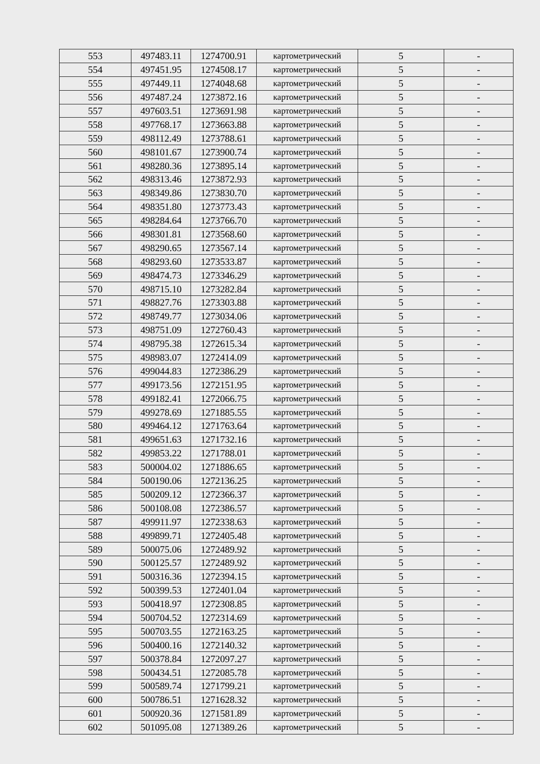| 553 | 497483.11 | 1274700.91 | картометрический | 5 | - |
| 554 | 497451.95 | 1274508.17 | картометрический | 5 | - |
| 555 | 497449.11 | 1274048.68 | картометрический | 5 | - |
| 556 | 497487.24 | 1273872.16 | картометрический | 5 | - |
| 557 | 497603.51 | 1273691.98 | картометрический | 5 | - |
| 558 | 497768.17 | 1273663.88 | картометрический | 5 | - |
| 559 | 498112.49 | 1273788.61 | картометрический | 5 | - |
| 560 | 498101.67 | 1273900.74 | картометрический | 5 | - |
| 561 | 498280.36 | 1273895.14 | картометрический | 5 | - |
| 562 | 498313.46 | 1273872.93 | картометрический | 5 | - |
| 563 | 498349.86 | 1273830.70 | картометрический | 5 | - |
| 564 | 498351.80 | 1273773.43 | картометрический | 5 | - |
| 565 | 498284.64 | 1273766.70 | картометрический | 5 | - |
| 566 | 498301.81 | 1273568.60 | картометрический | 5 | - |
| 567 | 498290.65 | 1273567.14 | картометрический | 5 | - |
| 568 | 498293.60 | 1273533.87 | картометрический | 5 | - |
| 569 | 498474.73 | 1273346.29 | картометрический | 5 | - |
| 570 | 498715.10 | 1273282.84 | картометрический | 5 | - |
| 571 | 498827.76 | 1273303.88 | картометрический | 5 | - |
| 572 | 498749.77 | 1273034.06 | картометрический | 5 | - |
| 573 | 498751.09 | 1272760.43 | картометрический | 5 | - |
| 574 | 498795.38 | 1272615.34 | картометрический | 5 | - |
| 575 | 498983.07 | 1272414.09 | картометрический | 5 | - |
| 576 | 499044.83 | 1272386.29 | картометрический | 5 | - |
| 577 | 499173.56 | 1272151.95 | картометрический | 5 | - |
| 578 | 499182.41 | 1272066.75 | картометрический | 5 | - |
| 579 | 499278.69 | 1271885.55 | картометрический | 5 | - |
| 580 | 499464.12 | 1271763.64 | картометрический | 5 | - |
| 581 | 499651.63 | 1271732.16 | картометрический | 5 | - |
| 582 | 499853.22 | 1271788.01 | картометрический | 5 | - |
| 583 | 500004.02 | 1271886.65 | картометрический | 5 | - |
| 584 | 500190.06 | 1272136.25 | картометрический | 5 | - |
| 585 | 500209.12 | 1272366.37 | картометрический | 5 | - |
| 586 | 500108.08 | 1272386.57 | картометрический | 5 | - |
| 587 | 499911.97 | 1272338.63 | картометрический | 5 | - |
| 588 | 499899.71 | 1272405.48 | картометрический | 5 | - |
| 589 | 500075.06 | 1272489.92 | картометрический | 5 | - |
| 590 | 500125.57 | 1272489.92 | картометрический | 5 | - |
| 591 | 500316.36 | 1272394.15 | картометрический | 5 | - |
| 592 | 500399.53 | 1272401.04 | картометрический | 5 | - |
| 593 | 500418.97 | 1272308.85 | картометрический | 5 | - |
| 594 | 500704.52 | 1272314.69 | картометрический | 5 | - |
| 595 | 500703.55 | 1272163.25 | картометрический | 5 | - |
| 596 | 500400.16 | 1272140.32 | картометрический | 5 | - |
| 597 | 500378.84 | 1272097.27 | картометрический | 5 | - |
| 598 | 500434.51 | 1272085.78 | картометрический | 5 | - |
| 599 | 500589.74 | 1271799.21 | картометрический | 5 | - |
| 600 | 500786.51 | 1271628.32 | картометрический | 5 | - |
| 601 | 500920.36 | 1271581.89 | картометрический | 5 | - |
| 602 | 501095.08 | 1271389.26 | картометрический | 5 | - |